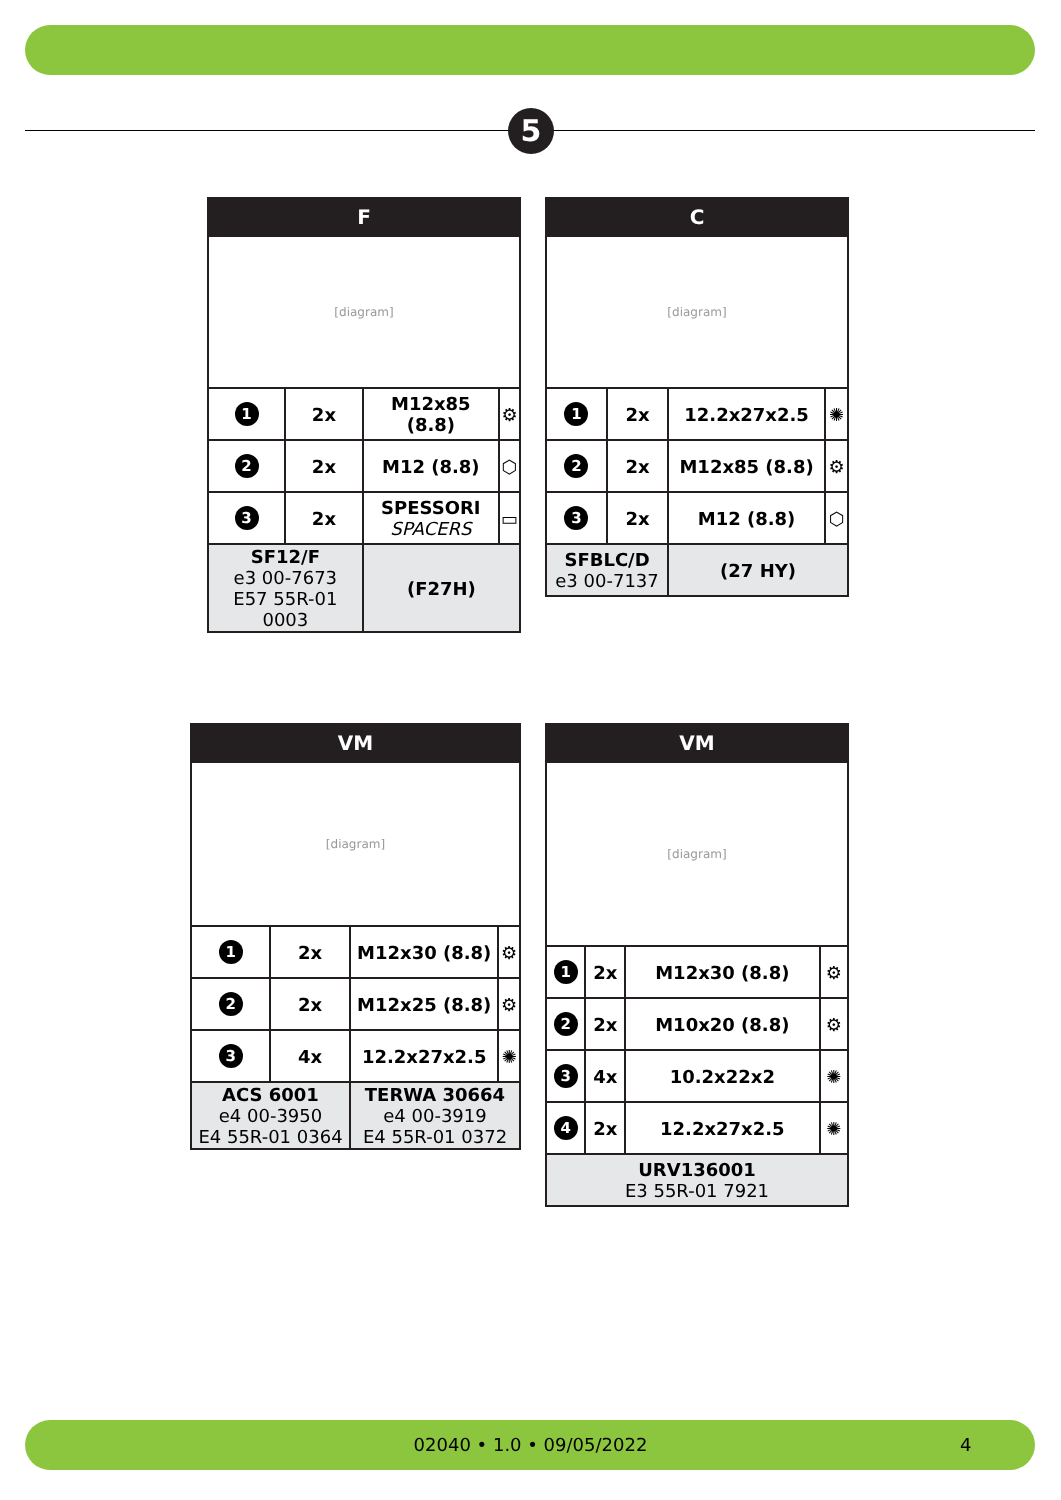5
| F | | | |
| --- | --- | --- | --- |
| [diagram] | | | |
| 1 | 2x | M12x85 (8.8) | ⚙ |
| 2 | 2x | M12 (8.8) | ⬡ |
| 3 | 2x | SPESSORI SPACERS | ▭ |
| SF12/F e3 00-7673 E57 55R-01 0003 | | (F27H) | |
| C | | | |
| --- | --- | --- | --- |
| [diagram] | | | |
| 1 | 2x | 12.2x27x2.5 | ✺ |
| 2 | 2x | M12x85 (8.8) | ⚙ |
| 3 | 2x | M12 (8.8) | ⬡ |
| SFBLC/D e3 00-7137 | | (27 HY) | |
| VM | | | |
| --- | --- | --- | --- |
| [diagram] | | | |
| 1 | 2x | M12x30 (8.8) | ⚙ |
| 2 | 2x | M12x25 (8.8) | ⚙ |
| 3 | 4x | 12.2x27x2.5 | ✺ |
| ACS 6001 e4 00-3950 E4 55R-01 0364 | | TERWA 30664 e4 00-3919 E4 55R-01 0372 | |
| VM | | | |
| --- | --- | --- | --- |
| [diagram] | | | |
| 1 | 2x | M12x30 (8.8) | ⚙ |
| 2 | 2x | M10x20 (8.8) | ⚙ |
| 3 | 4x | 10.2x22x2 | ✺ |
| 4 | 2x | 12.2x27x2.5 | ✺ |
| URV136001 E3 55R-01 7921 | | | |
02040 • 1.0 • 09/05/2022 4